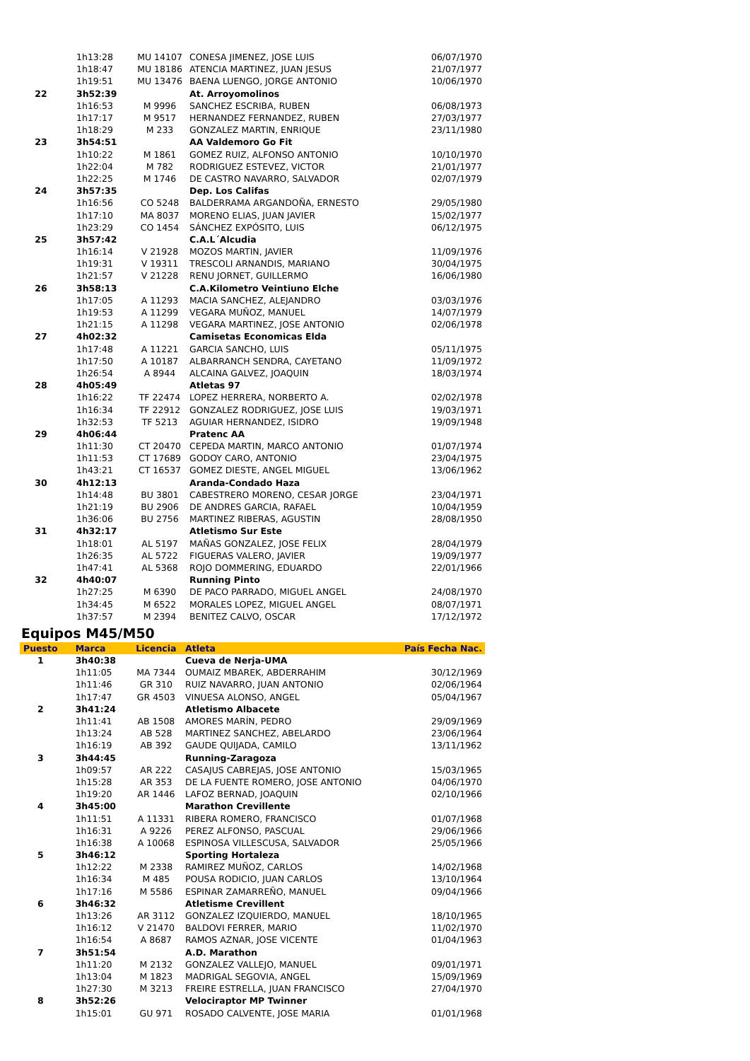| | 1h13:28 | MU 14107 | CONESA JIMENEZ, JOSE LUIS | 06/07/1970 |
| | 1h18:47 | MU 18186 | ATENCIA MARTINEZ, JUAN JESUS | 21/07/1977 |
| | 1h19:51 | MU 13476 | BAENA LUENGO, JORGE ANTONIO | 10/06/1970 |
| 22 | 3h52:39 | | At. Arroyomolinos | |
| | 1h16:53 | M 9996 | SANCHEZ ESCRIBA, RUBEN | 06/08/1973 |
| | 1h17:17 | M 9517 | HERNANDEZ FERNANDEZ, RUBEN | 27/03/1977 |
| | 1h18:29 | M 233 | GONZALEZ MARTIN, ENRIQUE | 23/11/1980 |
| 23 | 3h54:51 | | AA Valdemoro Go Fit | |
| | 1h10:22 | M 1861 | GOMEZ RUIZ, ALFONSO ANTONIO | 10/10/1970 |
| | 1h22:04 | M 782 | RODRIGUEZ ESTEVEZ, VICTOR | 21/01/1977 |
| | 1h22:25 | M 1746 | DE CASTRO NAVARRO, SALVADOR | 02/07/1979 |
| 24 | 3h57:35 | | Dep. Los Califas | |
| | 1h16:56 | CO 5248 | BALDERRAMA ARGANDOÑA, ERNESTO | 29/05/1980 |
| | 1h17:10 | MA 8037 | MORENO ELIAS, JUAN JAVIER | 15/02/1977 |
| | 1h23:29 | CO 1454 | SÁNCHEZ EXPÓSITO, LUIS | 06/12/1975 |
| 25 | 3h57:42 | | C.A.L´Alcudia | |
| | 1h16:14 | V 21928 | MOZOS MARTIN, JAVIER | 11/09/1976 |
| | 1h19:31 | V 19311 | TRESCOLI ARNANDIS, MARIANO | 30/04/1975 |
| | 1h21:57 | V 21228 | RENU JORNET, GUILLERMO | 16/06/1980 |
| 26 | 3h58:13 | | C.A.Kilometro Veintiuno Elche | |
| | 1h17:05 | A 11293 | MACIA SANCHEZ, ALEJANDRO | 03/03/1976 |
| | 1h19:53 | A 11299 | VEGARA MUÑOZ, MANUEL | 14/07/1979 |
| | 1h21:15 | A 11298 | VEGARA MARTINEZ, JOSE ANTONIO | 02/06/1978 |
| 27 | 4h02:32 | | Camisetas Economicas Elda | |
| | 1h17:48 | A 11221 | GARCIA SANCHO, LUIS | 05/11/1975 |
| | 1h17:50 | A 10187 | ALBARRANCH SENDRA, CAYETANO | 11/09/1972 |
| | 1h26:54 | A 8944 | ALCAINA GALVEZ, JOAQUIN | 18/03/1974 |
| 28 | 4h05:49 | | Atletas 97 | |
| | 1h16:22 | TF 22474 | LOPEZ HERRERA, NORBERTO A. | 02/02/1978 |
| | 1h16:34 | TF 22912 | GONZALEZ RODRIGUEZ, JOSE LUIS | 19/03/1971 |
| | 1h32:53 | TF 5213 | AGUIAR HERNANDEZ, ISIDRO | 19/09/1948 |
| 29 | 4h06:44 | | Pratenc AA | |
| | 1h11:30 | CT 20470 | CEPEDA MARTIN, MARCO ANTONIO | 01/07/1974 |
| | 1h11:53 | CT 17689 | GODOY CARO, ANTONIO | 23/04/1975 |
| | 1h43:21 | CT 16537 | GOMEZ DIESTE, ANGEL MIGUEL | 13/06/1962 |
| 30 | 4h12:13 | | Aranda-Condado Haza | |
| | 1h14:48 | BU 3801 | CABESTRERO MORENO, CESAR JORGE | 23/04/1971 |
| | 1h21:19 | BU 2906 | DE ANDRES GARCIA, RAFAEL | 10/04/1959 |
| | 1h36:06 | BU 2756 | MARTINEZ RIBERAS, AGUSTIN | 28/08/1950 |
| 31 | 4h32:17 | | Atletismo Sur Este | |
| | 1h18:01 | AL 5197 | MAÑAS GONZALEZ, JOSE FELIX | 28/04/1979 |
| | 1h26:35 | AL 5722 | FIGUERAS VALERO, JAVIER | 19/09/1977 |
| | 1h47:41 | AL 5368 | ROJO DOMMERING, EDUARDO | 22/01/1966 |
| 32 | 4h40:07 | | Running Pinto | |
| | 1h27:25 | M 6390 | DE PACO PARRADO, MIGUEL ANGEL | 24/08/1970 |
| | 1h34:45 | M 6522 | MORALES LOPEZ, MIGUEL ANGEL | 08/07/1971 |
| | 1h37:57 | M 2394 | BENITEZ CALVO, OSCAR | 17/12/1972 |
Equipos M45/M50
| Puesto | Marca | Licencia | Atleta | País Fecha Nac. |
| --- | --- | --- | --- | --- |
| 1 | 3h40:38 | | Cueva de Nerja-UMA | |
| | 1h11:05 | MA 7344 | OUMAIZ MBAREK, ABDERRAHIM | 30/12/1969 |
| | 1h11:46 | GR 310 | RUIZ NAVARRO, JUAN ANTONIO | 02/06/1964 |
| | 1h17:47 | GR 4503 | VINUESA ALONSO, ANGEL | 05/04/1967 |
| 2 | 3h41:24 | | Atletismo Albacete | |
| | 1h11:41 | AB 1508 | AMORES MARÍN, PEDRO | 29/09/1969 |
| | 1h13:24 | AB 528 | MARTINEZ SANCHEZ, ABELARDO | 23/06/1964 |
| | 1h16:19 | AB 392 | GAUDE QUIJADA, CAMILO | 13/11/1962 |
| 3 | 3h44:45 | | Running-Zaragoza | |
| | 1h09:57 | AR 222 | CASAJUS CABREJAS, JOSE ANTONIO | 15/03/1965 |
| | 1h15:28 | AR 353 | DE LA FUENTE ROMERO, JOSE ANTONIO | 04/06/1970 |
| | 1h19:20 | AR 1446 | LAFOZ BERNAD, JOAQUIN | 02/10/1966 |
| 4 | 3h45:00 | | Marathon Crevillente | |
| | 1h11:51 | A 11331 | RIBERA ROMERO, FRANCISCO | 01/07/1968 |
| | 1h16:31 | A 9226 | PEREZ ALFONSO, PASCUAL | 29/06/1966 |
| | 1h16:38 | A 10068 | ESPINOSA VILLESCUSA, SALVADOR | 25/05/1966 |
| 5 | 3h46:12 | | Sporting Hortaleza | |
| | 1h12:22 | M 2338 | RAMIREZ MUÑOZ, CARLOS | 14/02/1968 |
| | 1h16:34 | M 485 | POUSA RODICIO, JUAN CARLOS | 13/10/1964 |
| | 1h17:16 | M 5586 | ESPINAR ZAMARREÑO, MANUEL | 09/04/1966 |
| 6 | 3h46:32 | | Atletisme Crevillent | |
| | 1h13:26 | AR 3112 | GONZALEZ IZQUIERDO, MANUEL | 18/10/1965 |
| | 1h16:12 | V 21470 | BALDOVI FERRER, MARIO | 11/02/1970 |
| | 1h16:54 | A 8687 | RAMOS AZNAR, JOSE VICENTE | 01/04/1963 |
| 7 | 3h51:54 | | A.D. Marathon | |
| | 1h11:20 | M 2132 | GONZALEZ VALLEJO, MANUEL | 09/01/1971 |
| | 1h13:04 | M 1823 | MADRIGAL SEGOVIA, ANGEL | 15/09/1969 |
| | 1h27:30 | M 3213 | FREIRE ESTRELLA, JUAN FRANCISCO | 27/04/1970 |
| 8 | 3h52:26 | | Velociraptor MP Twinner | |
| | 1h15:01 | GU 971 | ROSADO CALVENTE, JOSE MARIA | 01/01/1968 |